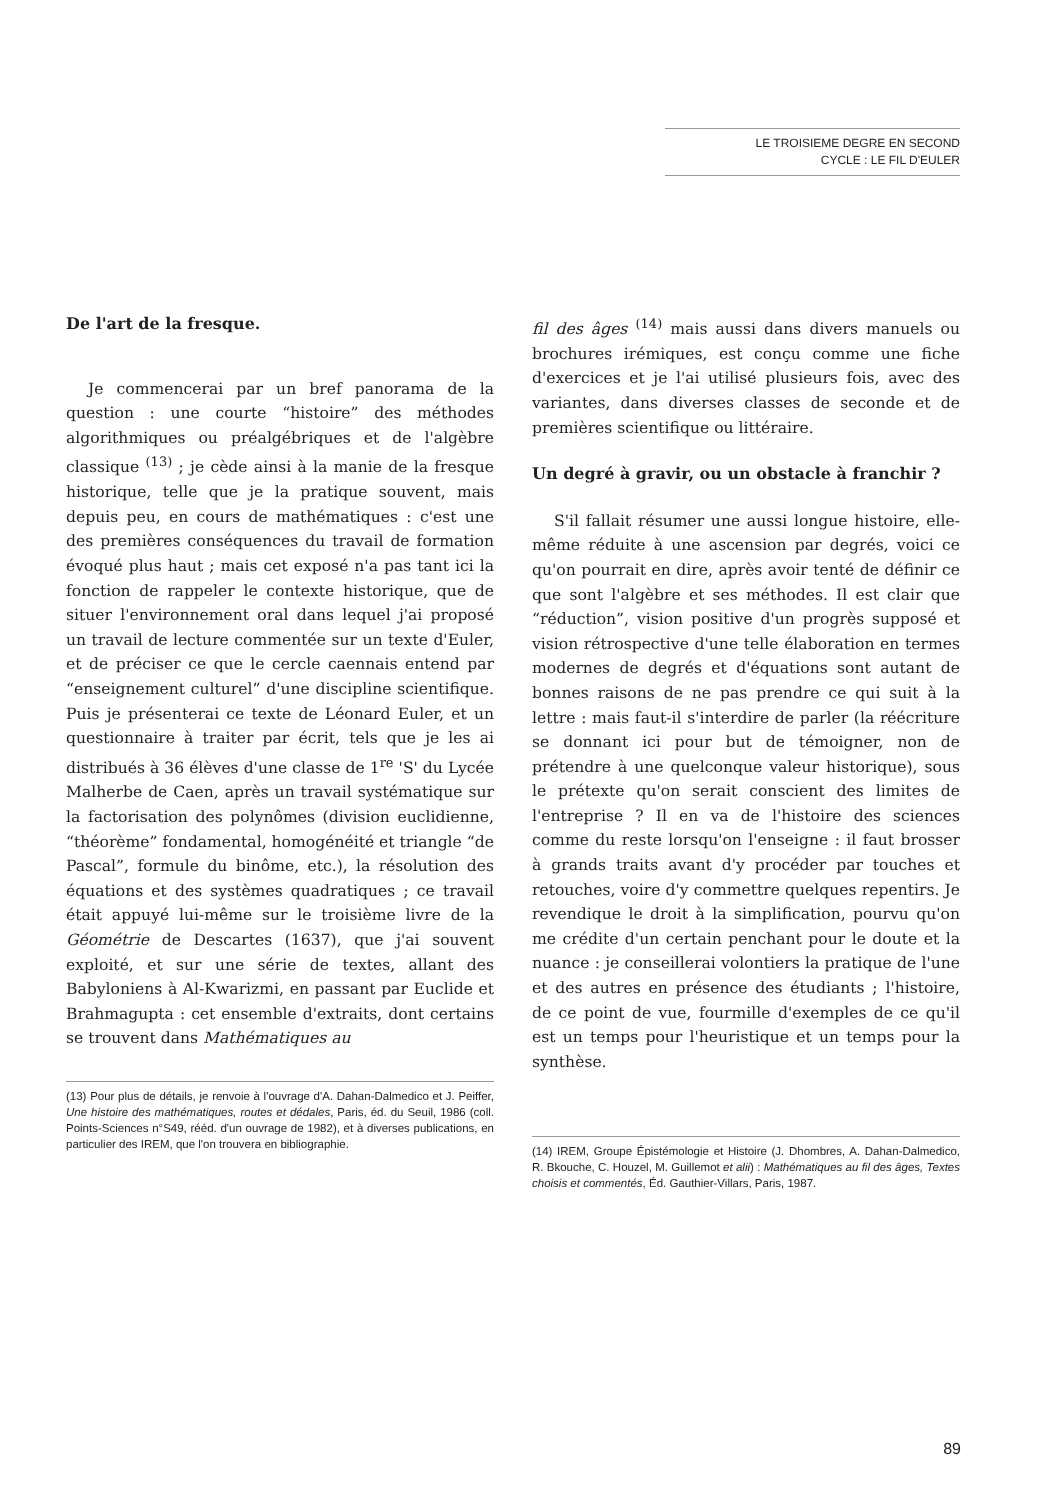LE TROISIEME DEGRE EN SECOND
CYCLE : LE FIL D'EULER
De l'art de la fresque.
Je commencerai par un bref panorama de la question : une courte “histoire” des méthodes algorithmiques ou préalgébriques et de l'algèbre classique <sup>(13)</sup> ; je cède ainsi à la manie de la fresque historique, telle que je la pratique souvent, mais depuis peu, en cours de mathématiques : c'est une des premières conséquences du travail de formation évoqué plus haut ; mais cet exposé n'a pas tant ici la fonction de rappeler le contexte historique, que de situer l'environnement oral dans lequel j'ai proposé un travail de lecture commentée sur un texte d'Euler, et de préciser ce que le cercle caennais entend par “enseignement culturel” d'une discipline scientifique. Puis je présenterai ce texte de Léonard Euler, et un questionnaire à traiter par écrit, tels que je les ai distribués à 36 élèves d'une classe de 1<sup>re</sup> 'S' du Lycée Malherbe de Caen, après un travail systématique sur la factorisation des polynômes (division euclidienne, “théorème” fondamental, homogénéité et triangle “de Pascal”, formule du binôme, etc.), la résolution des équations et des systèmes quadratiques ; ce travail était appuyé lui-même sur le troisième livre de la Géométrie de Descartes (1637), que j'ai souvent exploité, et sur une série de textes, allant des Babyloniens à Al-Kwarizmi, en passant par Euclide et Brahmagupta : cet ensemble d'extraits, dont certains se trouvent dans Mathématiques au
(13) Pour plus de détails, je renvoie à l'ouvrage d'A. Dahan-Dalmedico et J. Peiffer, Une histoire des mathématiques, routes et dédales, Paris, éd. du Seuil, 1986 (coll. Points-Sciences n°S49, rééd. d'un ouvrage de 1982), et à diverses publications, en particulier des IREM, que l'on trouvera en bibliographie.
fil des âges <sup>(14)</sup> mais aussi dans divers manuels ou brochures irémiques, est conçu comme une fiche d'exercices et je l'ai utilisé plusieurs fois, avec des variantes, dans diverses classes de seconde et de premières scientifique ou littéraire.
Un degré à gravir, ou un obstacle à franchir ?
S'il fallait résumer une aussi longue histoire, elle-même réduite à une ascension par degrés, voici ce qu'on pourrait en dire, après avoir tenté de définir ce que sont l'algèbre et ses méthodes. Il est clair que “réduction”, vision positive d'un progrès supposé et vision rétrospective d'une telle élaboration en termes modernes de degrés et d'équations sont autant de bonnes raisons de ne pas prendre ce qui suit à la lettre : mais faut-il s'interdire de parler (la réécriture se donnant ici pour but de témoigner, non de prétendre à une quelconque valeur historique), sous le prétexte qu'on serait conscient des limites de l'entreprise ? Il en va de l'histoire des sciences comme du reste lorsqu'on l'enseigne : il faut brosser à grands traits avant d'y procéder par touches et retouches, voire d'y commettre quelques repentirs. Je revendique le droit à la simplification, pourvu qu'on me crédite d'un certain penchant pour le doute et la nuance : je conseillerai volontiers la pratique de l'une et des autres en présence des étudiants ; l'histoire, de ce point de vue, fourmille d'exemples de ce qu'il est un temps pour l'heuristique et un temps pour la synthèse.
(14) IREM, Groupe Épistémologie et Histoire (J. Dhombres, A. Dahan-Dalmedico, R. Bkouche, C. Houzel, M. Guillemot et alii) : Mathématiques au fil des âges, Textes choisis et commentés, Éd. Gauthier-Villars, Paris, 1987.
89